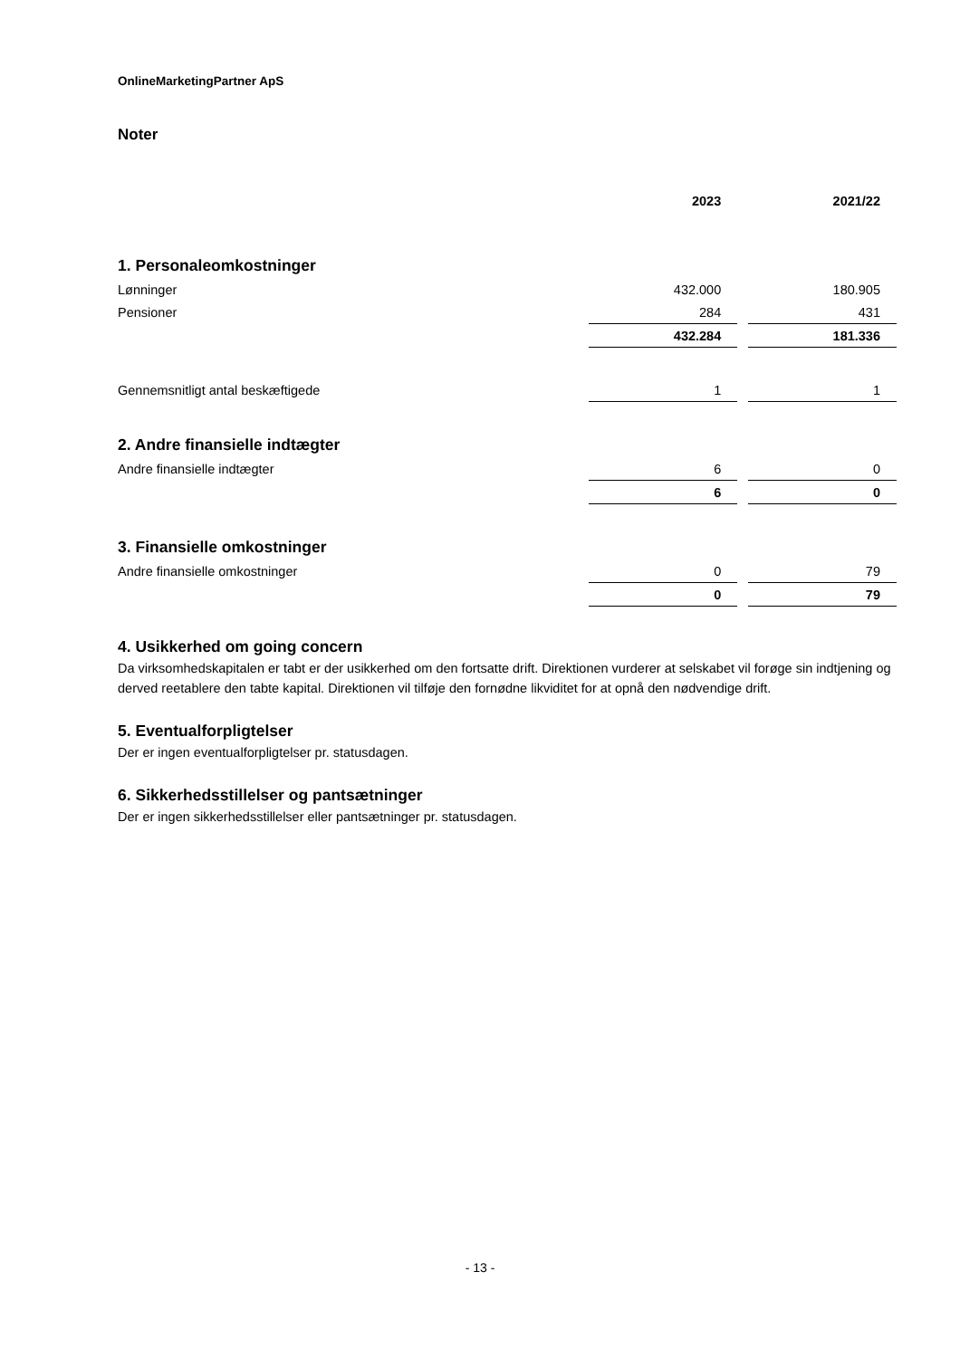OnlineMarketingPartner ApS
Noter
| | 2023 | | 2021/22 |
| 1. Personaleomkostninger | | | |
| Lønninger | 432.000 | | 180.905 |
| Pensioner | 284 | | 431 |
| | 432.284 | | 181.336 |
| Gennemsnitligt antal beskæftigede | 1 | | 1 |
| 2. Andre finansielle indtægter | | | |
| Andre finansielle indtægter | 6 | | 0 |
| | 6 | | 0 |
| 3. Finansielle omkostninger | | | |
| Andre finansielle omkostninger | 0 | | 79 |
| | 0 | | 79 |
4. Usikkerhed om going concern
Da virksomhedskapitalen er tabt er der usikkerhed om den fortsatte drift. Direktionen vurderer at selskabet vil forøge sin indtjening og derved reetablere den tabte kapital. Direktionen vil tilføje den fornødne likviditet for at opnå den nødvendige drift.
5. Eventualforpligtelser
Der er ingen eventualforpligtelser pr. statusdagen.
6. Sikkerhedsstillelser og pantsætninger
Der er ingen sikkerhedsstillelser eller pantsætninger pr. statusdagen.
- 13 -